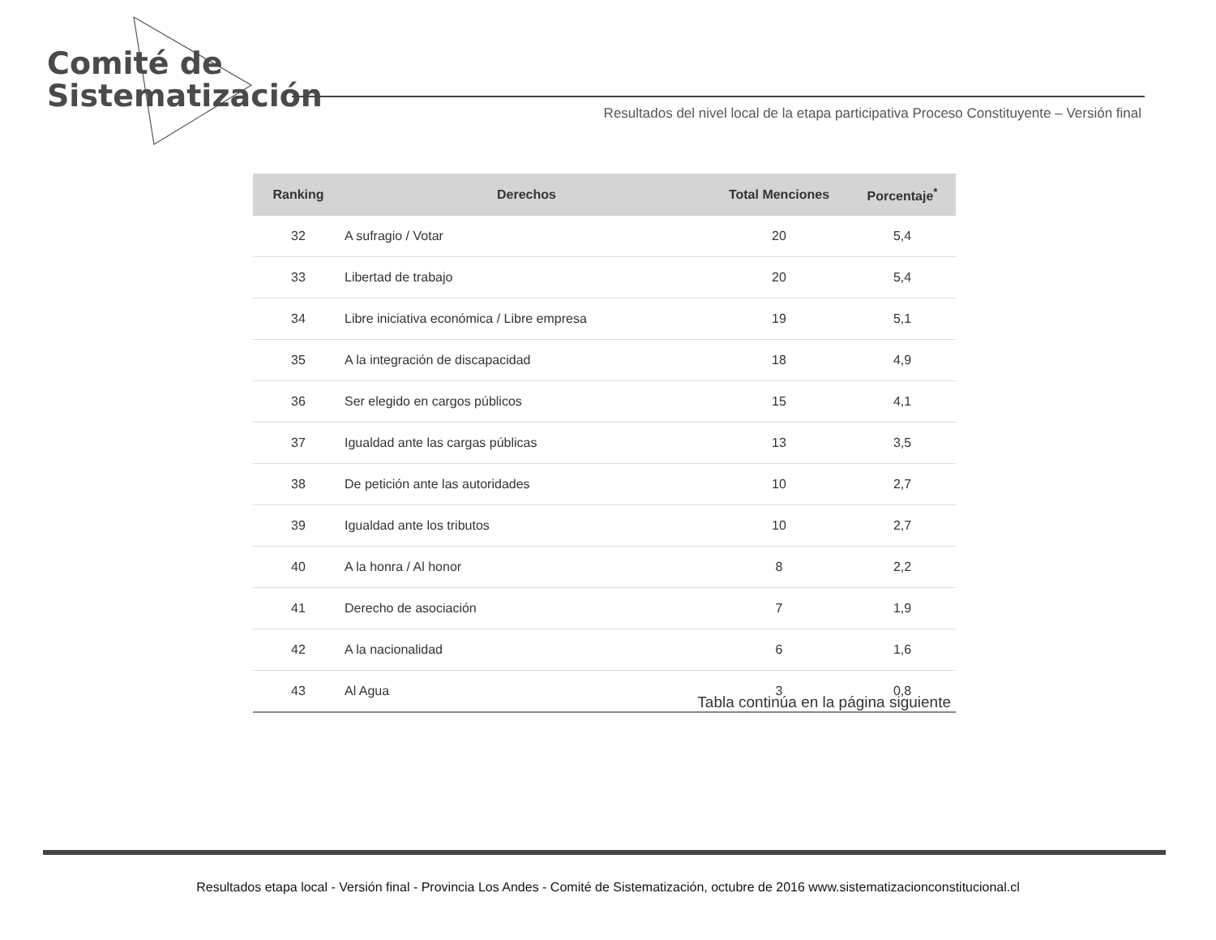Comité de
Sistematización
Resultados del nivel local de la etapa participativa Proceso Constituyente – Versión final
| Ranking | Derechos | Total Menciones | Porcentaje<sup>*</sup> |
| --- | --- | --- | --- |
| 32 | A sufragio / Votar | 20 | 5,4 |
| 33 | Libertad de trabajo | 20 | 5,4 |
| 34 | Libre iniciativa económica / Libre empresa | 19 | 5,1 |
| 35 | A la integración de discapacidad | 18 | 4,9 |
| 36 | Ser elegido en cargos públicos | 15 | 4,1 |
| 37 | Igualdad ante las cargas públicas | 13 | 3,5 |
| 38 | De petición ante las autoridades | 10 | 2,7 |
| 39 | Igualdad ante los tributos | 10 | 2,7 |
| 40 | A la honra / Al honor | 8 | 2,2 |
| 41 | Derecho de asociación | 7 | 1,9 |
| 42 | A la nacionalidad | 6 | 1,6 |
| 43 | Al Agua | 3 | 0,8 |
Tabla continúa en la página siguiente
Resultados etapa local - Versión final - Provincia Los Andes - Comité de Sistematización, octubre de 2016 www.sistematizacionconstitucional.cl